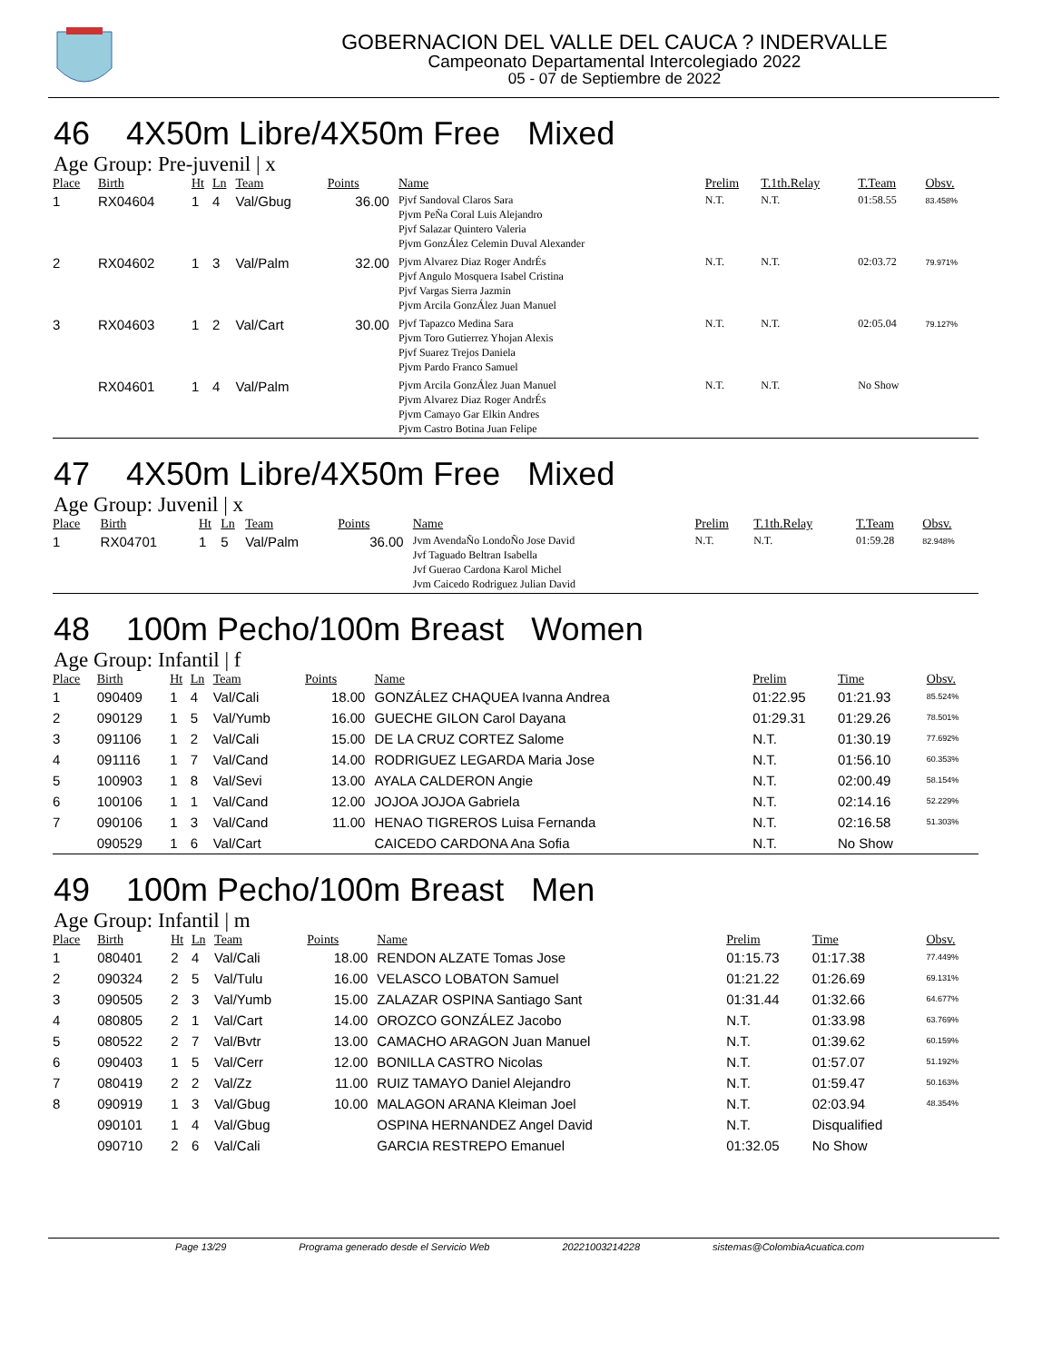GOBERNACION DEL VALLE DEL CAUCA ? INDERVALLE
Campeonato Departamental Intercolegiado 2022
05 - 07 de Septiembre de 2022
46 4X50m Libre/4X50m Free Mixed
Age Group: Pre-juvenil | x
| Place | Birth | Ht | Ln | Team | Points | Name | Prelim | T.1th.Relay | T.Team | Obsv. |
| --- | --- | --- | --- | --- | --- | --- | --- | --- | --- | --- |
| 1 | RX04604 | 1 | 4 | Val/Gbug | 36.00 | Pjvf Sandoval Claros Sara Pjvm PeÑa Coral Luis Alejandro Pjvf Salazar Quintero Valeria Pjvm GonzÁlez Celemin Duval Alexander | N.T. | N.T. | 01:58.55 | 83.458% |
| 2 | RX04602 | 1 | 3 | Val/Palm | 32.00 | Pjvm Alvarez Diaz Roger AndrÉs Pjvf Angulo Mosquera Isabel Cristina Pjvf Vargas Sierra Jazmin Pjvm Arcila GonzÁlez Juan Manuel | N.T. | N.T. | 02:03.72 | 79.971% |
| 3 | RX04603 | 1 | 2 | Val/Cart | 30.00 | Pjvf Tapazco Medina Sara Pjvm Toro Gutierrez Yhojan Alexis Pjvf Suarez Trejos Daniela Pjvm Pardo Franco Samuel | N.T. | N.T. | 02:05.04 | 79.127% |
| | RX04601 | 1 | 4 | Val/Palm | | Pjvm Arcila GonzÁlez Juan Manuel Pjvm Alvarez Diaz Roger AndrÉs Pjvm Camayo Gar Elkin Andres Pjvm Castro Botina Juan Felipe | N.T. | N.T. | No Show | |
47 4X50m Libre/4X50m Free Mixed
Age Group: Juvenil | x
| Place | Birth | Ht | Ln | Team | Points | Name | Prelim | T.1th.Relay | T.Team | Obsv. |
| --- | --- | --- | --- | --- | --- | --- | --- | --- | --- | --- |
| 1 | RX04701 | 1 | 5 | Val/Palm | 36.00 | Jvm AvendaÑo LondoÑo Jose David Jvf Taguado Beltran Isabella Jvf Guerao Cardona Karol Michel Jvm Caicedo Rodriguez Julian David | N.T. | N.T. | 01:59.28 | 82.948% |
48 100m Pecho/100m Breast Women
Age Group: Infantil | f
| Place | Birth | Ht | Ln | Team | Points | Name | Prelim | Time | Obsv. |
| --- | --- | --- | --- | --- | --- | --- | --- | --- | --- |
| 1 | 090409 | 1 | 4 | Val/Cali | 18.00 | GONZÁLEZ CHAQUEA Ivanna Andrea | 01:22.95 | 01:21.93 | 85.524% |
| 2 | 090129 | 1 | 5 | Val/Yumb | 16.00 | GUECHE GILON Carol Dayana | 01:29.31 | 01:29.26 | 78.501% |
| 3 | 091106 | 1 | 2 | Val/Cali | 15.00 | DE LA CRUZ CORTEZ Salome | N.T. | 01:30.19 | 77.692% |
| 4 | 091116 | 1 | 7 | Val/Cand | 14.00 | RODRIGUEZ LEGARDA Maria Jose | N.T. | 01:56.10 | 60.353% |
| 5 | 100903 | 1 | 8 | Val/Sevi | 13.00 | AYALA CALDERON Angie | N.T. | 02:00.49 | 58.154% |
| 6 | 100106 | 1 | 1 | Val/Cand | 12.00 | JOJOA JOJOA Gabriela | N.T. | 02:14.16 | 52.229% |
| 7 | 090106 | 1 | 3 | Val/Cand | 11.00 | HENAO TIGREROS Luisa Fernanda | N.T. | 02:16.58 | 51.303% |
| | 090529 | 1 | 6 | Val/Cart | | CAICEDO CARDONA Ana Sofia | N.T. | No Show | |
49 100m Pecho/100m Breast Men
Age Group: Infantil | m
| Place | Birth | Ht | Ln | Team | Points | Name | Prelim | Time | Obsv. |
| --- | --- | --- | --- | --- | --- | --- | --- | --- | --- |
| 1 | 080401 | 2 | 4 | Val/Cali | 18.00 | RENDON ALZATE Tomas Jose | 01:15.73 | 01:17.38 | 77.449% |
| 2 | 090324 | 2 | 5 | Val/Tulu | 16.00 | VELASCO LOBATON Samuel | 01:21.22 | 01:26.69 | 69.131% |
| 3 | 090505 | 2 | 3 | Val/Yumb | 15.00 | ZALAZAR OSPINA Santiago Sant | 01:31.44 | 01:32.66 | 64.677% |
| 4 | 080805 | 2 | 1 | Val/Cart | 14.00 | OROZCO GONZÁLEZ Jacobo | N.T. | 01:33.98 | 63.769% |
| 5 | 080522 | 2 | 7 | Val/Bvtr | 13.00 | CAMACHO ARAGON Juan Manuel | N.T. | 01:39.62 | 60.159% |
| 6 | 090403 | 1 | 5 | Val/Cerr | 12.00 | BONILLA CASTRO Nicolas | N.T. | 01:57.07 | 51.192% |
| 7 | 080419 | 2 | 2 | Val/Zz | 11.00 | RUIZ TAMAYO Daniel Alejandro | N.T. | 01:59.47 | 50.163% |
| 8 | 090919 | 1 | 3 | Val/Gbug | 10.00 | MALAGON ARANA Kleiman Joel | N.T. | 02:03.94 | 48.354% |
| | 090101 | 1 | 4 | Val/Gbug | | OSPINA HERNANDEZ Angel David | N.T. | Disqualified | |
| | 090710 | 2 | 6 | Val/Cali | | GARCIA RESTREPO Emanuel | 01:32.05 | No Show | |
Page 13/29 Programa generado desde el Servicio Web 20221003214228 sistemas@ColombiaAcuatica.com